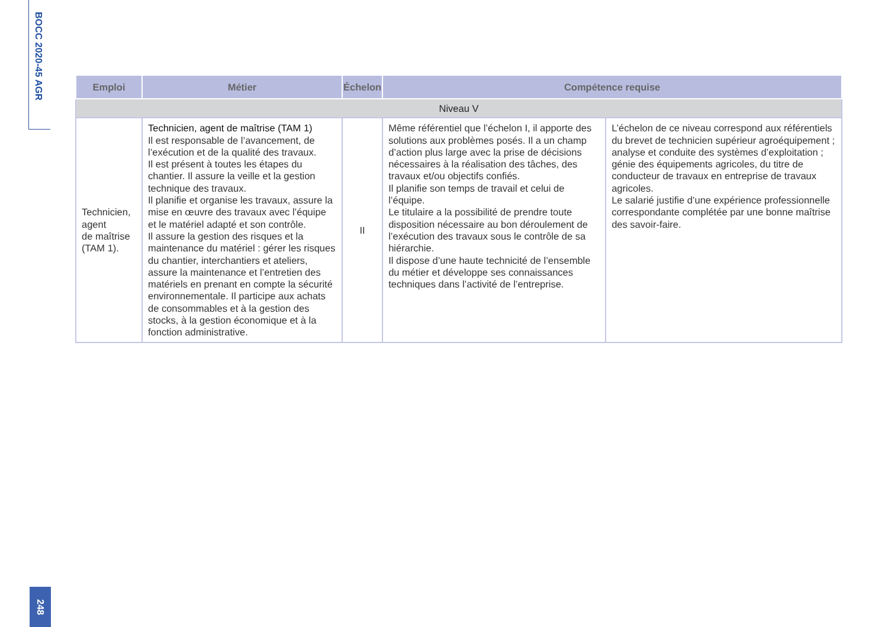BOCC 2020-45 AGR
| Emploi | Métier | Échelon | Compétence requise | |
| --- | --- | --- | --- | --- |
| Niveau V | | | | |
| Technicien, agent de maîtrise (TAM 1). | Technicien, agent de maîtrise (TAM 1) Il est responsable de l’avancement, de l’exécution et de la qualité des travaux. Il est présent à toutes les étapes du chantier. Il assure la veille et la gestion technique des travaux. Il planifie et organise les travaux, assure la mise en œuvre des travaux avec l’équipe et le matériel adapté et son contrôle. Il assure la gestion des risques et la maintenance du matériel : gérer les risques du chantier, interchantiers et ateliers, assure la maintenance et l’entretien des matériels en prenant en compte la sécurité environnementale. Il participe aux achats de consommables et à la gestion des stocks, à la gestion économique et à la fonction administrative. | II | Même référentiel que l’échelon I, il apporte des solutions aux problèmes posés. Il a un champ d’action plus large avec la prise de décisions nécessaires à la réalisation des tâches, des travaux et/ou objectifs confiés. Il planifie son temps de travail et celui de l’équipe. Le titulaire a la possibilité de prendre toute disposition nécessaire au bon déroulement de l’exécution des travaux sous le contrôle de sa hiérarchie. Il dispose d’une haute technicité de l’ensemble du métier et développe ses connaissances techniques dans l’activité de l’entreprise. | L’échelon de ce niveau correspond aux référentiels du brevet de technicien supérieur agroéquipement ; analyse et conduite des systèmes d’exploitation ; génie des équipements agricoles, du titre de conducteur de travaux en entreprise de travaux agricoles. Le salarié justifie d’une expérience professionnelle correspondante complétée par une bonne maîtrise des savoir-faire. |
248